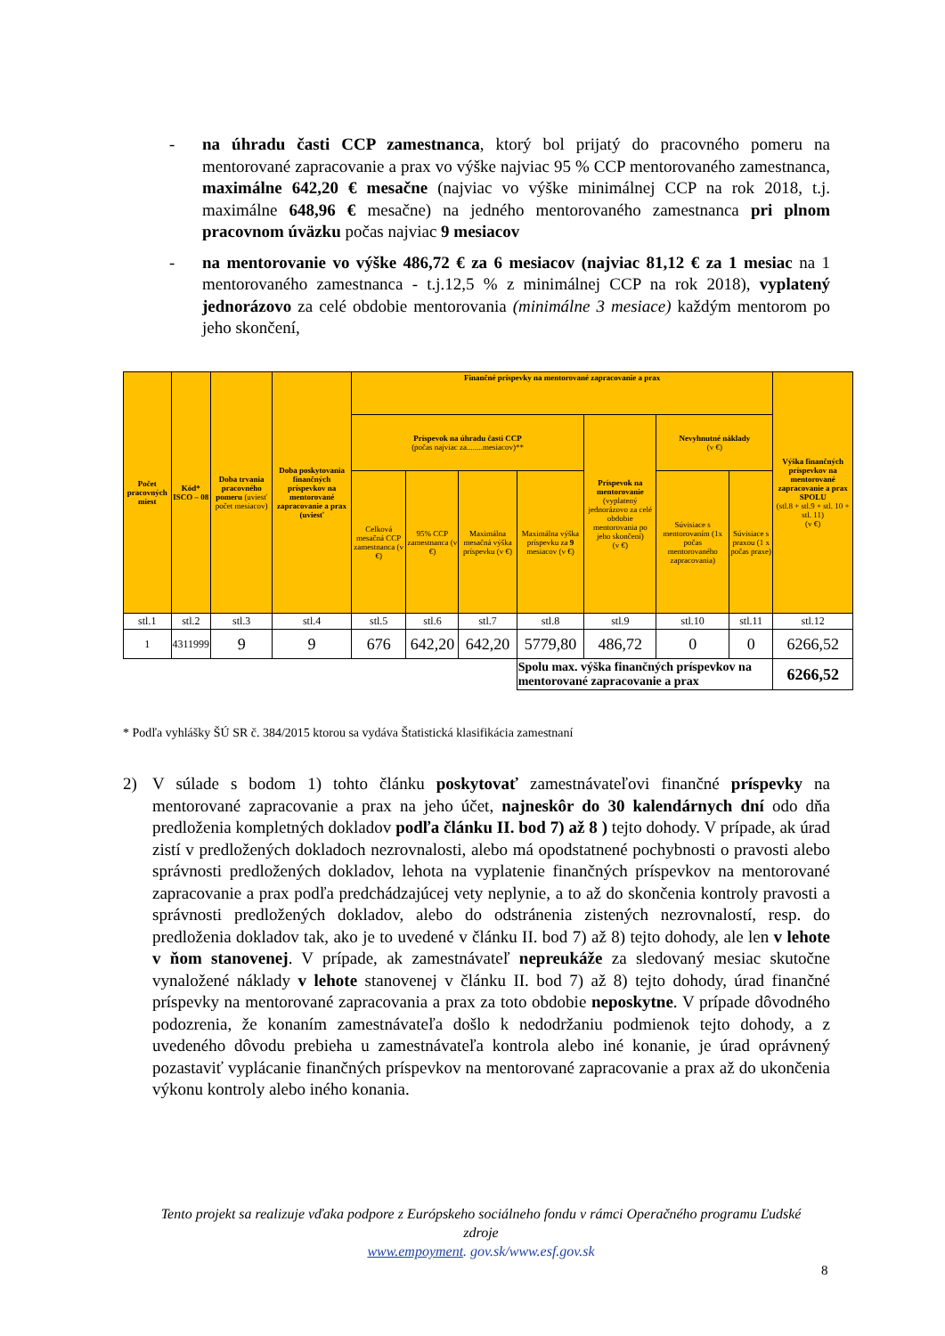- na úhradu časti CCP zamestnanca, ktorý bol prijatý do pracovného pomeru na mentorované zapracovanie a prax vo výške najviac 95 % CCP mentorovaného zamestnanca, maximálne 642,20 € mesačne (najviac vo výške minimálnej CCP na rok 2018, t.j. maximálne 648,96 € mesačne) na jedného mentorovaného zamestnanca pri plnom pracovnom úväzku počas najviac 9 mesiacov
- na mentorovanie vo výške 486,72 € za 6 mesiacov (najviac 81,12 € za 1 mesiac na 1 mentorovaného zamestnanca - t.j.12,5 % z minimálnej CCP na rok 2018), vyplatený jednorázovo za celé obdobie mentorovania (minimálne 3 mesiace) každým mentorom po jeho skončení,
| Počet pracovných miest | Kód* ISCO – 08 | Doba trvania pracovného pomeru (uviesť počet mesiacov) | Doba poskytovania finančných príspevkov na mentorované zapracovanie a prax (uviesť | Finančné príspevky na mentorované zapracovanie a prax | | | | | | | Výška finančných príspevkov na mentorované zapracovanie a prax SPOLU (stl.8 + stl.9 + stl. 10 + stl. 11) (v €) |
| --- | --- | --- | --- | --- | --- | --- | --- | --- | --- | --- | --- |
| | | | | Príspevok na úhradu časti CCP (počas najviac za........mesiacov)** | | | | Príspevok na mentorovanie (vyplatený jednorázovo za celé obdobie mentorovania po jeho skončení) (v €) | Nevyhnutné náklady (v €) | | |
| | | | | Celková mesačná CCP zamestnanca (v €) | 95% CCP zamestnanca (v €) | Maximálna mesačná výška príspevku (v €) | Maximálna výška príspevku za 9 mesiacov (v €) | | Súvisiace s mentorovaním (1x počas mentorovaného zapracovania) | Súvisiace s praxou (1 x počas praxe) | |
| stl.1 | stl.2 | stl.3 | stl.4 | stl.5 | stl.6 | stl.7 | stl.8 | stl.9 | stl.10 | stl.11 | stl.12 |
| 1 | 4311999 | 9 | 9 | 676 | 642,20 | 642,20 | 5779,80 | 486,72 | 0 | 0 | 6266,52 |
| | | | | | | | Spolu max. výška finančných príspevkov na mentorované zapracovanie a prax | | | | 6266,52 |
* Podľa vyhlášky ŠÚ SR č. 384/2015 ktorou sa vydáva Štatistická klasifikácia zamestnaní
2) V súlade s bodom 1) tohto článku poskytovať zamestnávateľovi finančné príspevky na mentorované zapracovanie a prax na jeho účet, najneskôr do 30 kalendárnych dní odo dňa predloženia kompletných dokladov podľa článku II. bod 7) až 8 ) tejto dohody. V prípade, ak úrad zistí v predložených dokladoch nezrovnalosti, alebo má opodstatnené pochybnosti o pravosti alebo správnosti predložených dokladov, lehota na vyplatenie finančných príspevkov na mentorované zapracovanie a prax podľa predchádzajúcej vety neplynie, a to až do skončenia kontroly pravosti a správnosti predložených dokladov, alebo do odstránenia zistených nezrovnalostí, resp. do predloženia dokladov tak, ako je to uvedené v článku II. bod 7) až 8) tejto dohody, ale len v lehote v ňom stanovenej. V prípade, ak zamestnávateľ nepreukáže za sledovaný mesiac skutočne vynaložené náklady v lehote stanovenej v článku II. bod 7) až 8) tejto dohody, úrad finančné príspevky na mentorované zapracovania a prax za toto obdobie neposkytne. V prípade dôvodného podozrenia, že konaním zamestnávateľa došlo k nedodržaniu podmienok tejto dohody, a z uvedeného dôvodu prebieha u zamestnávateľa kontrola alebo iné konanie, je úrad oprávnený pozastaviť vyplácanie finančných príspevkov na mentorované zapracovanie a prax až do ukončenia výkonu kontroly alebo iného konania.
Tento projekt sa realizuje vďaka podpore z Európskeho sociálneho fondu v rámci Operačného programu Ľudské zdroje
www.empoyment. gov.sk/www.esf.gov.sk
8